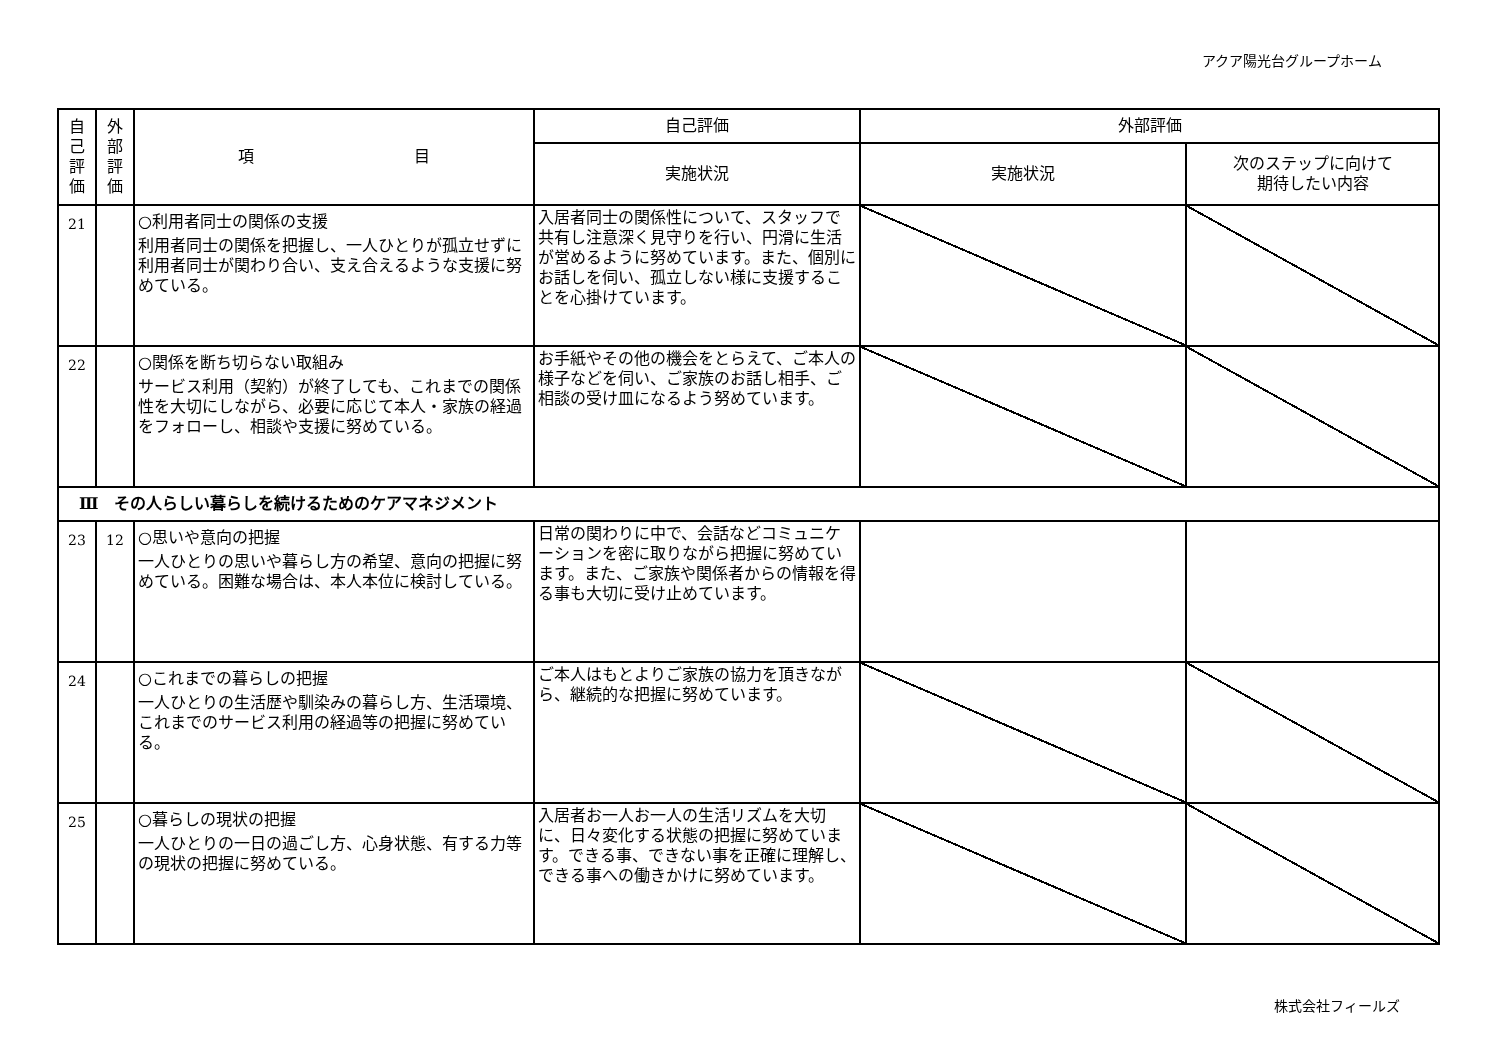アクア陽光台グループホーム
| 自 己 評 価 | 外 部 評 価 | 項 目 | 自己評価 | 外部評価 | |
| --- | --- | --- | --- | --- | --- |
| | | | 実施状況 | 実施状況 | 次のステップに向けて 期待したい内容 |
| 21 | | ○利用者同士の関係の支援 利用者同士の関係を把握し、一人ひとりが孤立せずに利用者同士が関わり合い、支え合えるような支援に努めている。 | 入居者同士の関係性について、スタッフで共有し注意深く見守りを行い、円滑に生活が営めるように努めています。また、個別にお話しを伺い、孤立しない様に支援することを心掛けています。 | | |
| 22 | | ○関係を断ち切らない取組み サービス利用（契約）が終了しても、これまでの関係性を大切にしながら、必要に応じて本人・家族の経過をフォローし、相談や支援に努めている。 | お手紙やその他の機会をとらえて、ご本人の様子などを伺い、ご家族のお話し相手、ご相談の受け皿になるよう努めています。 | | |
| Ⅲ その人らしい暮らしを続けるためのケアマネジメント | | | | | |
| 23 | 12 | ○思いや意向の把握 一人ひとりの思いや暮らし方の希望、意向の把握に努めている。困難な場合は、本人本位に検討している。 | 日常の関わりに中で、会話などコミュニケーションを密に取りながら把握に努めています。また、ご家族や関係者からの情報を得る事も大切に受け止めています。 | | |
| 24 | | ○これまでの暮らしの把握 一人ひとりの生活歴や馴染みの暮らし方、生活環境、これまでのサービス利用の経過等の把握に努めている。 | ご本人はもとよりご家族の協力を頂きながら、継続的な把握に努めています。 | | |
| 25 | | ○暮らしの現状の把握 一人ひとりの一日の過ごし方、心身状態、有する力等の現状の把握に努めている。 | 入居者お一人お一人の生活リズムを大切に、日々変化する状態の把握に努めています。できる事、できない事を正確に理解し、できる事への働きかけに努めています。 | | |
株式会社フィールズ